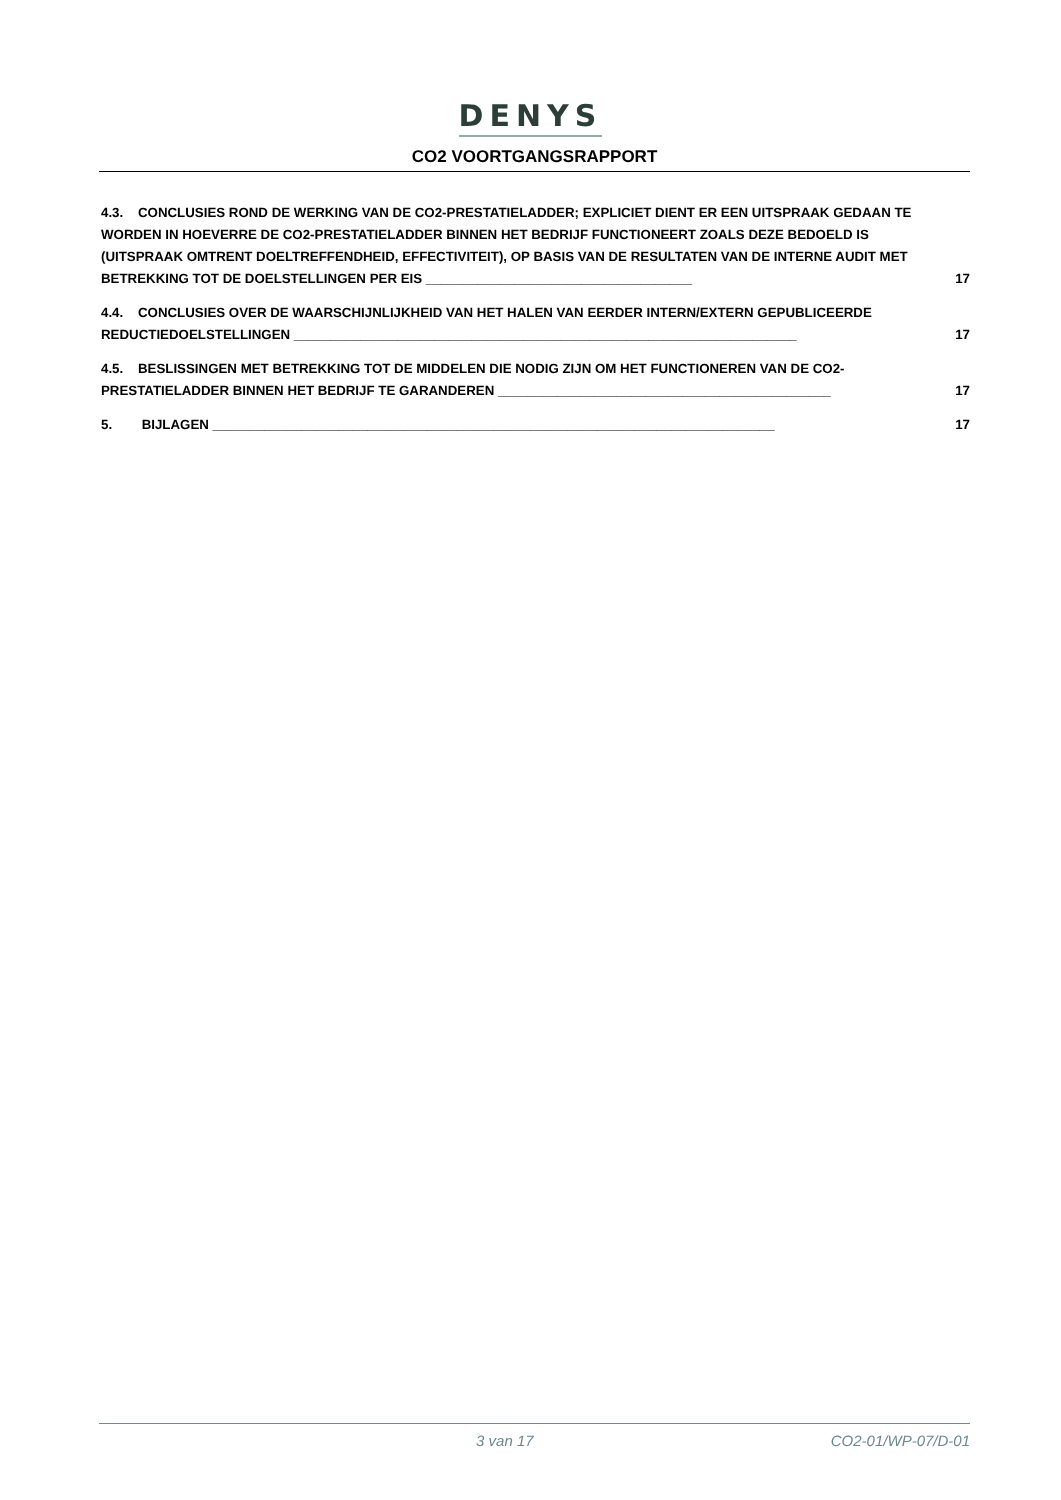DENYS
CO2 VOORTGANGSRAPPORT
4.3. CONCLUSIES ROND DE WERKING VAN DE CO2-PRESTATIELADDER; EXPLICIET DIENT ER EEN UITSPRAAK GEDAAN TE WORDEN IN HOEVERRE DE CO2-PRESTATIELADDER BINNEN HET BEDRIJF FUNCTIONEERT ZOALS DEZE BEDOELD IS (UITSPRAAK OMTRENT DOELTREFFENDHEID, EFFECTIVITEIT), OP BASIS VAN DE RESULTATEN VAN DE INTERNE AUDIT MET BETREKKING TOT DE DOELSTELLINGEN PER EIS ____________________________________
17
4.4. CONCLUSIES OVER DE WAARSCHIJNLIJKHEID VAN HET HALEN VAN EERDER INTERN/EXTERN GEPUBLICEERDE REDUCTIEDOELSTELLINGEN ____________________________________________________________________
17
4.5. BESLISSINGEN MET BETREKKING TOT DE MIDDELEN DIE NODIG ZIJN OM HET FUNCTIONEREN VAN DE CO2-PRESTATIELADDER BINNEN HET BEDRIJF TE GARANDEREN _____________________________________________
17
5. BIJLAGEN ____________________________________________________________________________
17
3 van 17 CO2-01/WP-07/D-01